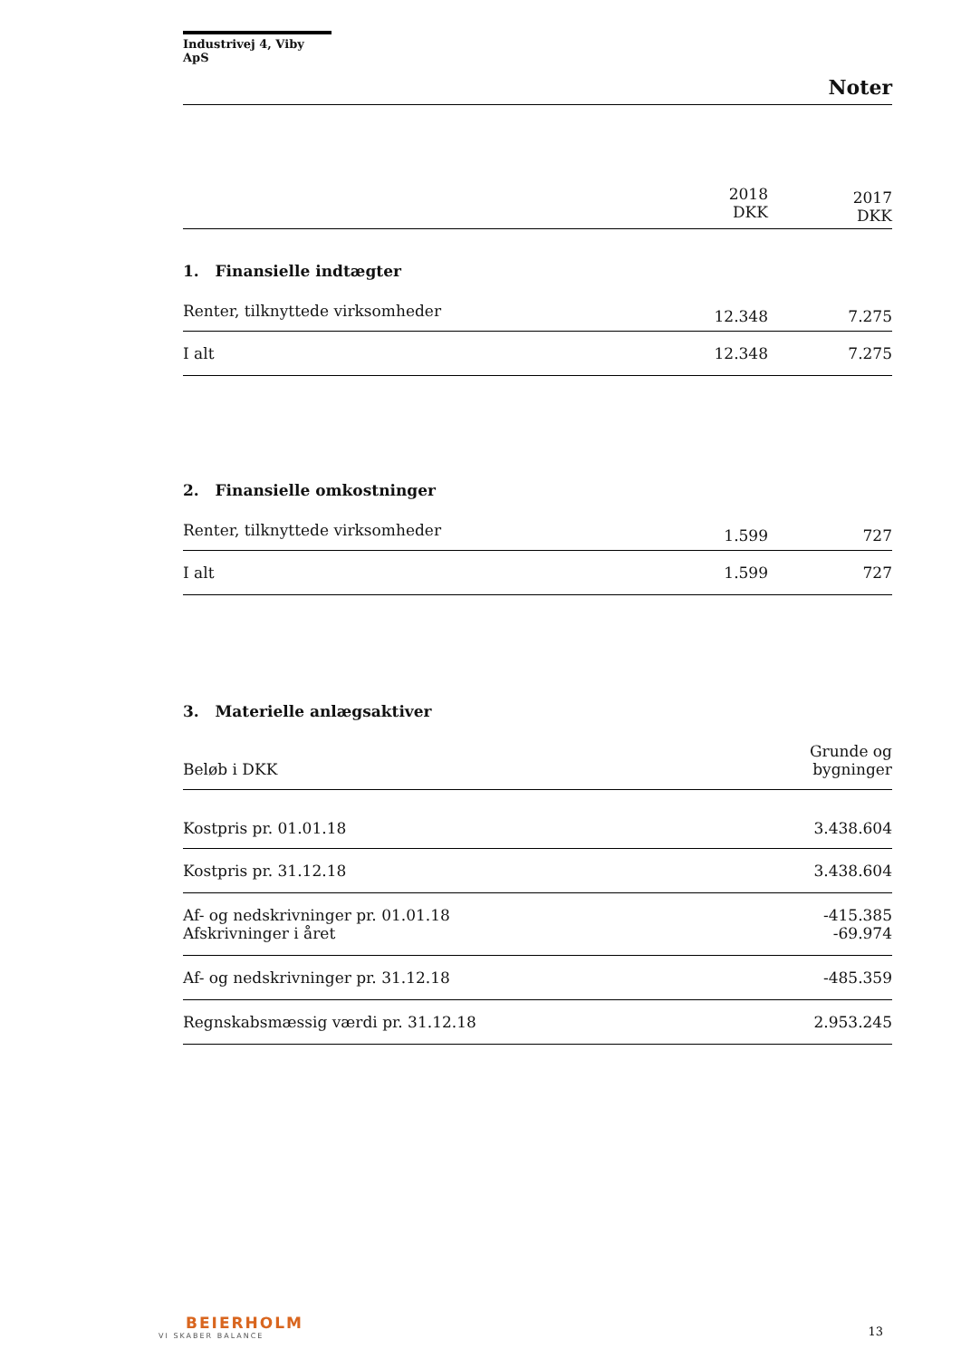Industrivej 4, Viby ApS
Noter
| | 2018 DKK | 2017 DKK |
| --- | --- | --- |
| 1. Finansielle indtægter | | |
| Renter, tilknyttede virksomheder | 12.348 | 7.275 |
| I alt | 12.348 | 7.275 |
| 2. Finansielle omkostninger | | |
| Renter, tilknyttede virksomheder | 1.599 | 727 |
| I alt | 1.599 | 727 |
| 3. Materielle anlægsaktiver | | |
| Beløb i DKK | Grunde og bygninger |
| Kostpris pr. 01.01.18 | 3.438.604 |
| Kostpris pr. 31.12.18 | 3.438.604 |
| Af- og nedskrivninger pr. 01.01.18 Afskrivninger i året | -415.385 -69.974 |
| Af- og nedskrivninger pr. 31.12.18 | -485.359 |
| Regnskabsmæssig værdi pr. 31.12.18 | 2.953.245 |
BEIERHOLM
VI SKABER BALANCE
13